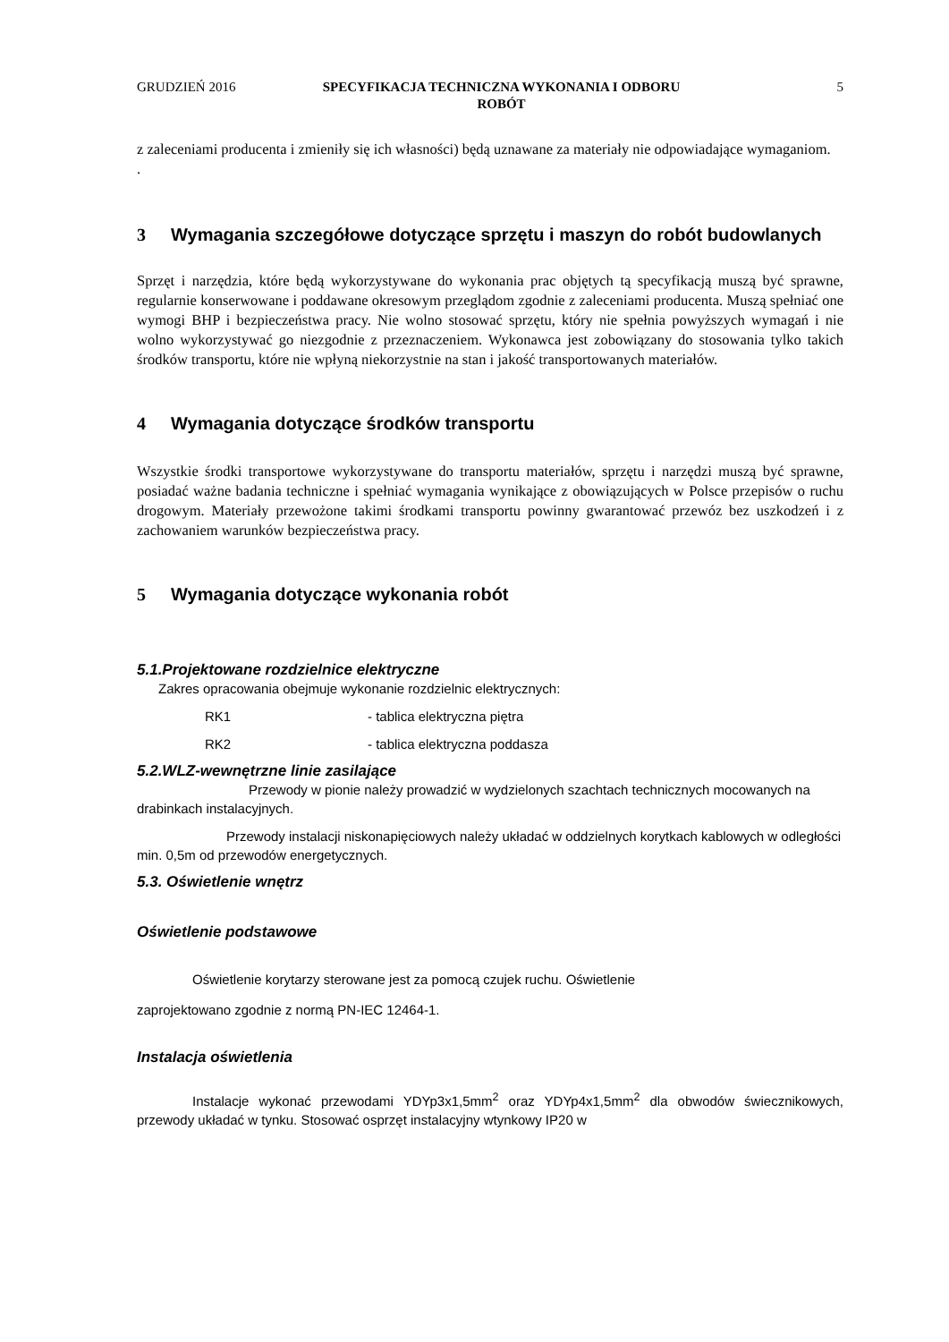GRUDZIEŃ 2016 SPECYFIKACJA TECHNICZNA WYKONANIA I ODBORU
ROBÓT
5
z zaleceniami producenta i zmieniły się ich własności) będą uznawane za materiały nie odpowiadające wymaganiom.
.
3 Wymagania szczegółowe dotyczące sprzętu i maszyn do robót budowlanych
Sprzęt i narzędzia, które będą wykorzystywane do wykonania prac objętych tą specyfikacją muszą być sprawne, regularnie konserwowane i poddawane okresowym przeglądom zgodnie z zaleceniami producenta. Muszą spełniać one wymogi BHP i bezpieczeństwa pracy. Nie wolno stosować sprzętu, który nie spełnia powyższych wymagań i nie wolno wykorzystywać go niezgodnie z przeznaczeniem. Wykonawca jest zobowiązany do stosowania tylko takich środków transportu, które nie wpłyną niekorzystnie na stan i jakość transportowanych materiałów.
4 Wymagania dotyczące środków transportu
Wszystkie środki transportowe wykorzystywane do transportu materiałów, sprzętu i narzędzi muszą być sprawne, posiadać ważne badania techniczne i spełniać wymagania wynikające z obowiązujących w Polsce przepisów o ruchu drogowym. Materiały przewożone takimi środkami transportu powinny gwarantować przewóz bez uszkodzeń i z zachowaniem warunków bezpieczeństwa pracy.
5 Wymagania dotyczące wykonania robót
5.1.Projektowane rozdzielnice elektryczne
Zakres opracowania obejmuje wykonanie rozdzielnic elektrycznych:
RK1 - tablica elektryczna piętra
RK2 - tablica elektryczna poddasza
5.2.WLZ-wewnętrzne linie zasilające
Przewody w pionie należy prowadzić w wydzielonych szachtach technicznych mocowanych na drabinkach instalacyjnych.
Przewody instalacji niskonapięciowych należy układać w oddzielnych korytkach kablowych w odległości min. 0,5m od przewodów energetycznych.
5.3. Oświetlenie wnętrz
Oświetlenie podstawowe
Oświetlenie korytarzy sterowane jest za pomocą czujek ruchu. Oświetlenie
zaprojektowano zgodnie z normą PN-IEC 12464-1.
Instalacja oświetlenia
Instalacje wykonać przewodami YDYp3x1,5mm<sup>2</sup> oraz YDYp4x1,5mm<sup>2</sup> dla obwodów świecznikowych, przewody układać w tynku. Stosować osprzęt instalacyjny wtynkowy IP20 w